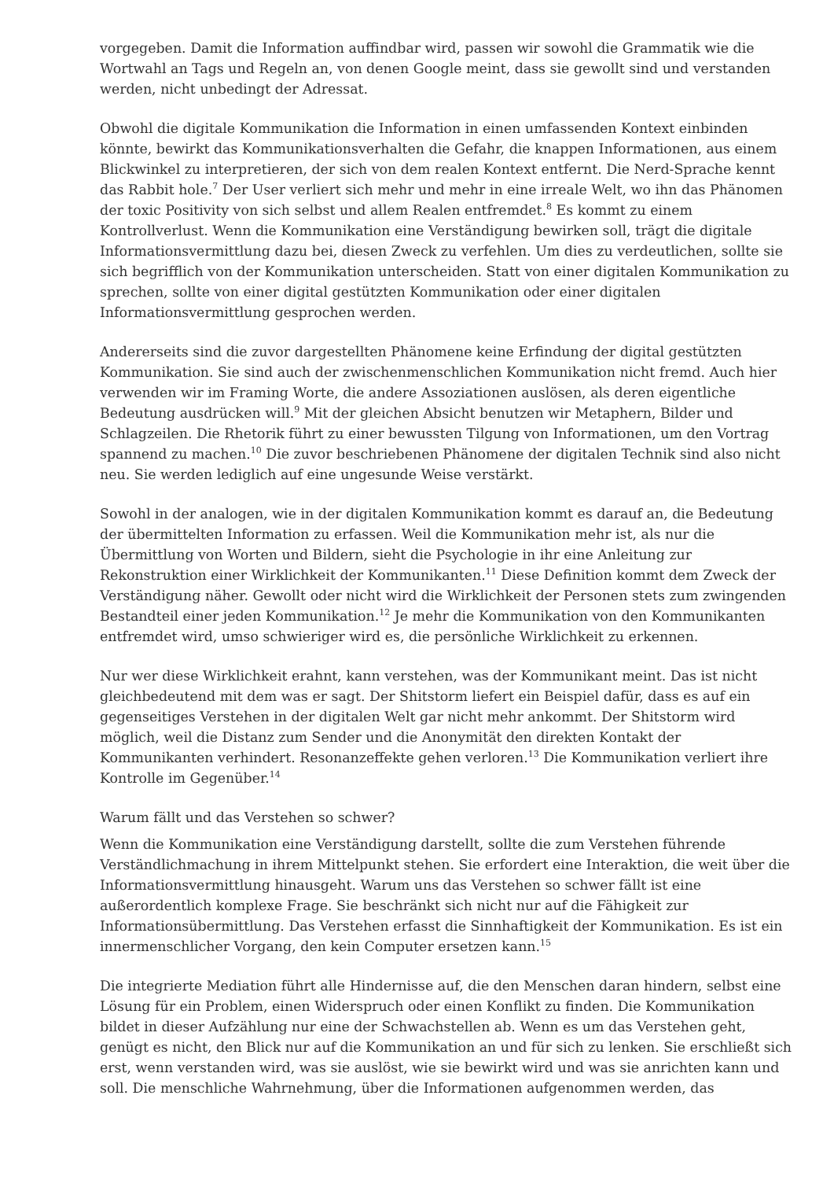vorgegeben. Damit die Information auffindbar wird, passen wir sowohl die Grammatik wie die Wortwahl an Tags und Regeln an, von denen Google meint, dass sie gewollt sind und verstanden werden, nicht unbedingt der Adressat.
Obwohl die digitale Kommunikation die Information in einen umfassenden Kontext einbinden könnte, bewirkt das Kommunikationsverhalten die Gefahr, die knappen Informationen, aus einem Blickwinkel zu interpretieren, der sich von dem realen Kontext entfernt. Die Nerd-Sprache kennt das Rabbit hole.<sup>7</sup> Der User verliert sich mehr und mehr in eine irreale Welt, wo ihn das Phänomen der toxic Positivity von sich selbst und allem Realen entfremdet.<sup>8</sup> Es kommt zu einem Kontrollverlust. Wenn die Kommunikation eine Verständigung bewirken soll, trägt die digitale Informationsvermittlung dazu bei, diesen Zweck zu verfehlen. Um dies zu verdeutlichen, sollte sie sich begrifflich von der Kommunikation unterscheiden. Statt von einer digitalen Kommunikation zu sprechen, sollte von einer digital gestützten Kommunikation oder einer digitalen Informationsvermittlung gesprochen werden.
Andererseits sind die zuvor dargestellten Phänomene keine Erfindung der digital gestützten Kommunikation. Sie sind auch der zwischenmenschlichen Kommunikation nicht fremd. Auch hier verwenden wir im Framing Worte, die andere Assoziationen auslösen, als deren eigentliche Bedeutung ausdrücken will.<sup>9</sup> Mit der gleichen Absicht benutzen wir Metaphern, Bilder und Schlagzeilen. Die Rhetorik führt zu einer bewussten Tilgung von Informationen, um den Vortrag spannend zu machen.<sup>10</sup> Die zuvor beschriebenen Phänomene der digitalen Technik sind also nicht neu. Sie werden lediglich auf eine ungesunde Weise verstärkt.
Sowohl in der analogen, wie in der digitalen Kommunikation kommt es darauf an, die Bedeutung der übermittelten Information zu erfassen. Weil die Kommunikation mehr ist, als nur die Übermittlung von Worten und Bildern, sieht die Psychologie in ihr eine Anleitung zur Rekonstruktion einer Wirklichkeit der Kommunikanten.<sup>11</sup> Diese Definition kommt dem Zweck der Verständigung näher. Gewollt oder nicht wird die Wirklichkeit der Personen stets zum zwingenden Bestandteil einer jeden Kommunikation.<sup>12</sup> Je mehr die Kommunikation von den Kommunikanten entfremdet wird, umso schwieriger wird es, die persönliche Wirklichkeit zu erkennen.
Nur wer diese Wirklichkeit erahnt, kann verstehen, was der Kommunikant meint. Das ist nicht gleichbedeutend mit dem was er sagt. Der Shitstorm liefert ein Beispiel dafür, dass es auf ein gegenseitiges Verstehen in der digitalen Welt gar nicht mehr ankommt. Der Shitstorm wird möglich, weil die Distanz zum Sender und die Anonymität den direkten Kontakt der Kommunikanten verhindert. Resonanzeffekte gehen verloren.<sup>13</sup> Die Kommunikation verliert ihre Kontrolle im Gegenüber.<sup>14</sup>
Warum fällt und das Verstehen so schwer?
Wenn die Kommunikation eine Verständigung darstellt, sollte die zum Verstehen führende Verständlichmachung in ihrem Mittelpunkt stehen. Sie erfordert eine Interaktion, die weit über die Informationsvermittlung hinausgeht. Warum uns das Verstehen so schwer fällt ist eine außerordentlich komplexe Frage. Sie beschränkt sich nicht nur auf die Fähigkeit zur Informationsübermittlung. Das Verstehen erfasst die Sinnhaftigkeit der Kommunikation. Es ist ein innermenschlicher Vorgang, den kein Computer ersetzen kann.<sup>15</sup>
Die integrierte Mediation führt alle Hindernisse auf, die den Menschen daran hindern, selbst eine Lösung für ein Problem, einen Widerspruch oder einen Konflikt zu finden. Die Kommunikation bildet in dieser Aufzählung nur eine der Schwachstellen ab. Wenn es um das Verstehen geht, genügt es nicht, den Blick nur auf die Kommunikation an und für sich zu lenken. Sie erschließt sich erst, wenn verstanden wird, was sie auslöst, wie sie bewirkt wird und was sie anrichten kann und soll. Die menschliche Wahrnehmung, über die Informationen aufgenommen werden, das